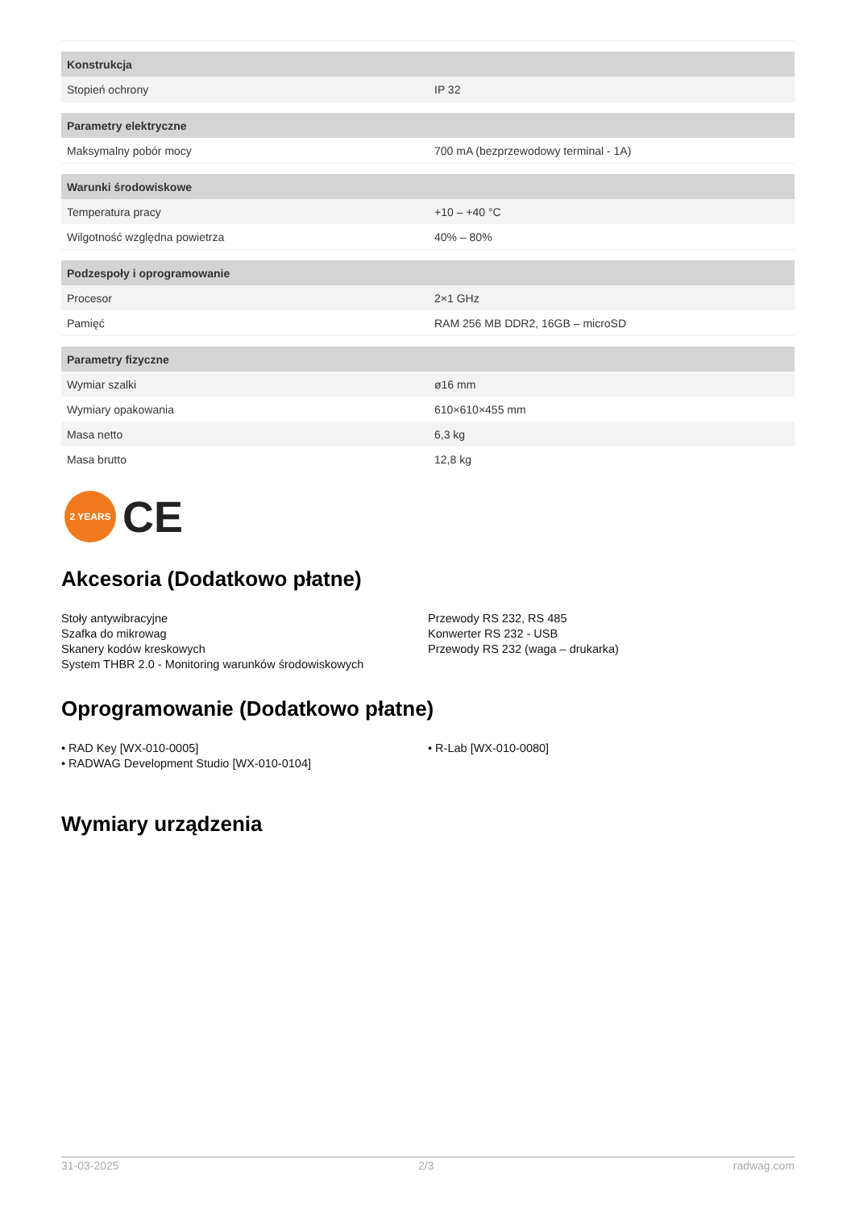| Konstrukcja | |
| --- | --- |
| Stopień ochrony | IP 32 |
| Parametry elektryczne | |
| Maksymalny pobór mocy | 700 mA (bezprzewodowy terminal - 1A) |
| Warunki środowiskowe | |
| Temperatura pracy | +10 – +40 °C |
| Wilgotność względna powietrza | 40% – 80% |
| Podzespoły i oprogramowanie | |
| Procesor | 2×1 GHz |
| Pamięć | RAM 256 MB DDR2, 16GB – microSD |
| Parametry fizyczne | |
| Wymiar szalki | ø16 mm |
| Wymiary opakowania | 610×610×455 mm |
| Masa netto | 6,3 kg |
| Masa brutto | 12,8 kg |
2 YEARS
CE
Akcesoria (Dodatkowo płatne)
Stoły antywibracyjne
Szafka do mikrowag
Skanery kodów kreskowych
System THBR 2.0 - Monitoring warunków środowiskowych
Przewody RS 232, RS 485
Konwerter RS 232 - USB
Przewody RS 232 (waga – drukarka)
Oprogramowanie (Dodatkowo płatne)
• RAD Key [WX-010-0005]
• RADWAG Development Studio [WX-010-0104]
• R-Lab [WX-010-0080]
Wymiary urządzenia
31-03-2025 2/3 radwag.com